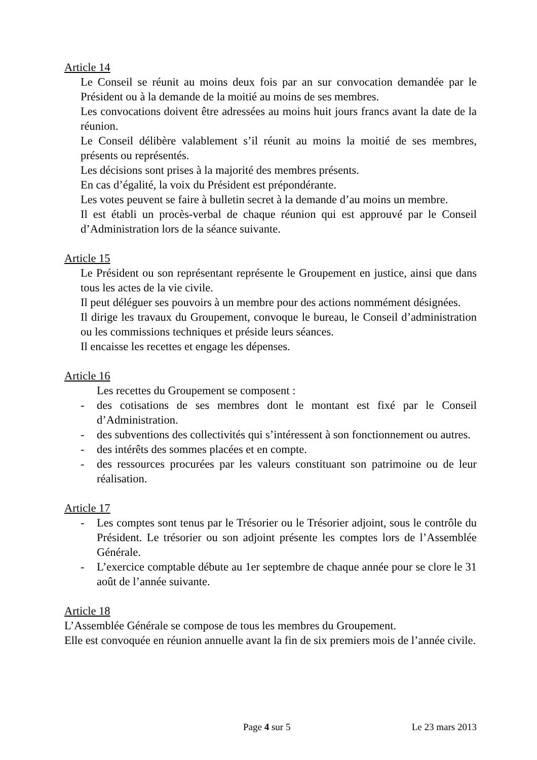Article 14
Le Conseil se réunit au moins deux fois par an sur convocation demandée par le Président ou à la demande de la moitié au moins de ses membres.
Les convocations doivent être adressées au moins huit jours francs avant la date de la réunion.
Le Conseil délibère valablement s’il réunit au moins la moitié de ses membres, présents ou représentés.
Les décisions sont prises à la majorité des membres présents.
En cas d’égalité, la voix du Président est prépondérante.
Les votes peuvent se faire à bulletin secret à la demande d’au moins un membre.
Il est établi un procès-verbal de chaque réunion qui est approuvé par le Conseil d’Administration lors de la séance suivante.
Article 15
Le Président ou son représentant représente le Groupement en justice, ainsi que dans tous les actes de la vie civile.
Il peut déléguer ses pouvoirs à un membre pour des actions nommément désignées.
Il dirige les travaux du Groupement, convoque le bureau, le Conseil d’administration ou les commissions techniques et préside leurs séances.
Il encaisse les recettes et engage les dépenses.
Article 16
Les recettes du Groupement se composent :
- des cotisations de ses membres dont le montant est fixé par le Conseil d’Administration.
- des subventions des collectivités qui s’intéressent à son fonctionnement ou autres.
- des intérêts des sommes placées et en compte.
- des ressources procurées par les valeurs constituant son patrimoine ou de leur réalisation.
Article 17
- Les comptes sont tenus par le Trésorier ou le Trésorier adjoint, sous le contrôle du Président. Le trésorier ou son adjoint présente les comptes lors de l’Assemblée Générale.
- L’exercice comptable débute au 1er septembre de chaque année pour se clore le 31 août de l’année suivante.
Article 18
L’Assemblée Générale se compose de tous les membres du Groupement.
Elle est convoquée en réunion annuelle avant la fin de six premiers mois de l’année civile.
Page 4 sur 5 Le 23 mars 2013